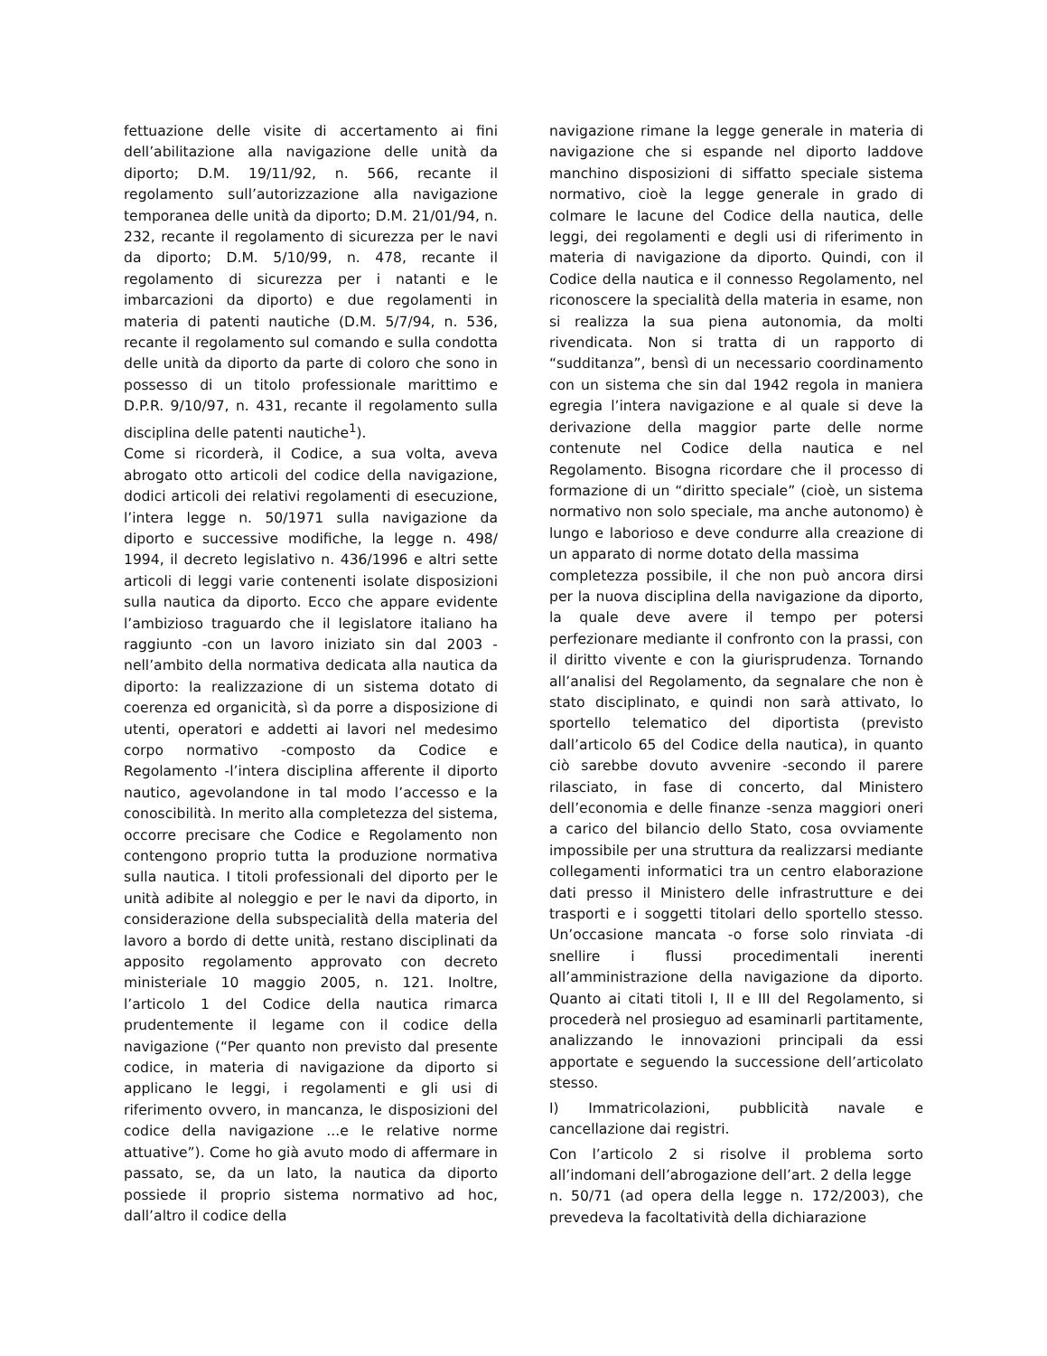fettuazione delle visite di accertamento ai fini dell’abilitazione alla navigazione delle unità da diporto; D.M. 19/11/92, n. 566, recante il regolamento sull’autorizzazione alla navigazione temporanea delle unità da diporto; D.M. 21/01/94, n. 232, recante il regolamento di sicurezza per le navi da diporto; D.M. 5/10/99, n. 478, recante il regolamento di sicurezza per i natanti e le imbarcazioni da diporto) e due regolamenti in materia di patenti nautiche (D.M. 5/7/94, n. 536, recante il regolamento sul comando e sulla condotta delle unità da diporto da parte di coloro che sono in possesso di un titolo professionale marittimo e D.P.R. 9/10/97, n. 431, recante il regolamento sulla disciplina delle patenti nautiche<sup>1</sup>).
Come si ricorderà, il Codice, a sua volta, aveva abrogato otto articoli del codice della navigazione, dodici articoli dei relativi regolamenti di esecuzione, l’intera legge n. 50/1971 sulla navigazione da diporto e successive modifiche, la legge n. 498/ 1994, il decreto legislativo n. 436/1996 e altri sette articoli di leggi varie contenenti isolate disposizioni sulla nautica da diporto. Ecco che appare evidente l’ambizioso traguardo che il legislatore italiano ha raggiunto -con un lavoro iniziato sin dal 2003 -nell’ambito della normativa dedicata alla nautica da diporto: la realizzazione di un sistema dotato di coerenza ed organicità, sì da porre a disposizione di utenti, operatori e addetti ai lavori nel medesimo corpo normativo -composto da Codice e Regolamento -l’intera disciplina afferente il diporto nautico, agevolandone in tal modo l’accesso e la conoscibilità. In merito alla completezza del sistema, occorre precisare che Codice e Regolamento non contengono proprio tutta la produzione normativa sulla nautica. I titoli professionali del diporto per le unità adibite al noleggio e per le navi da diporto, in considerazione della subspecialità della materia del lavoro a bordo di dette unità, restano disciplinati da apposito regolamento approvato con decreto ministeriale 10 maggio 2005, n. 121. Inoltre, l’articolo 1 del Codice della nautica rimarca prudentemente il legame con il codice della navigazione (“Per quanto non previsto dal presente codice, in materia di navigazione da diporto si applicano le leggi, i regolamenti e gli usi di riferimento ovvero, in mancanza, le disposizioni del codice della navigazione ...e le relative norme attuative”). Come ho già avuto modo di affermare in passato, se, da un lato, la nautica da diporto possiede il proprio sistema normativo ad hoc, dall’altro il codice della
navigazione rimane la legge generale in materia di navigazione che si espande nel diporto laddove manchino disposizioni di siffatto speciale sistema normativo, cioè la legge generale in grado di colmare le lacune del Codice della nautica, delle leggi, dei regolamenti e degli usi di riferimento in materia di navigazione da diporto. Quindi, con il Codice della nautica e il connesso Regolamento, nel riconoscere la specialità della materia in esame, non si realizza la sua piena autonomia, da molti rivendicata. Non si tratta di un rapporto di “sudditanza”, bensì di un necessario coordinamento con un sistema che sin dal 1942 regola in maniera egregia l’intera navigazione e al quale si deve la derivazione della maggior parte delle norme contenute nel Codice della nautica e nel Regolamento. Bisogna ricordare che il processo di formazione di un “diritto speciale” (cioè, un sistema normativo non solo speciale, ma anche autonomo) è lungo e laborioso e deve condurre alla creazione di un apparato di norme dotato della massima
completezza possibile, il che non può ancora dirsi per la nuova disciplina della navigazione da diporto, la quale deve avere il tempo per potersi perfezionare mediante il confronto con la prassi, con il diritto vivente e con la giurisprudenza. Tornando all’analisi del Regolamento, da segnalare che non è stato disciplinato, e quindi non sarà attivato, lo sportello telematico del diportista (previsto dall’articolo 65 del Codice della nautica), in quanto ciò sarebbe dovuto avvenire -secondo il parere rilasciato, in fase di concerto, dal Ministero dell’economia e delle finanze -senza maggiori oneri a carico del bilancio dello Stato, cosa ovviamente impossibile per una struttura da realizzarsi mediante collegamenti informatici tra un centro elaborazione dati presso il Ministero delle infrastrutture e dei trasporti e i soggetti titolari dello sportello stesso. Un’occasione mancata -o forse solo rinviata -di snellire i flussi procedimentali inerenti all’amministrazione della navigazione da diporto. Quanto ai citati titoli I, II e III del Regolamento, si procederà nel prosieguo ad esaminarli partitamente, analizzando le innovazioni principali da essi apportate e seguendo la successione dell’articolato stesso.
I) Immatricolazioni, pubblicità navale e cancellazione dai registri.
Con l’articolo 2 si risolve il problema sorto all’indomani dell’abrogazione dell’art. 2 della legge
n. 50/71 (ad opera della legge n. 172/2003), che prevedeva la facoltatività della dichiarazione